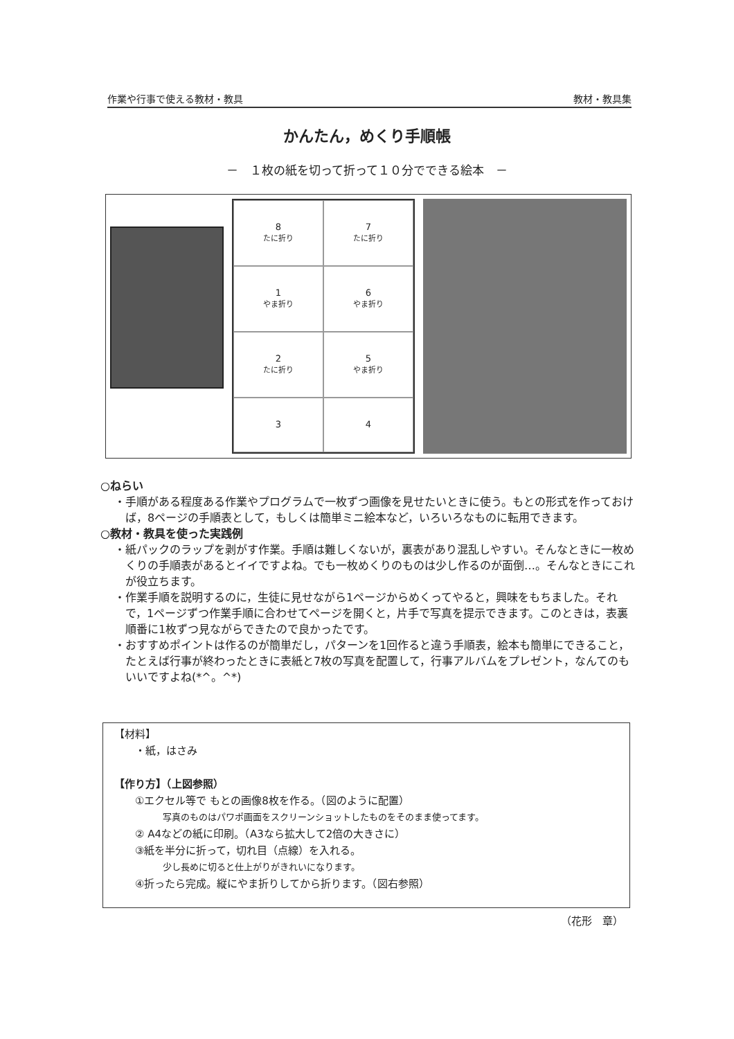作業や行事で使える教材・教具 教材・教具集
かんたん，めくり手順帳
－　１枚の紙を切って折って１０分でできる絵本　－
8
たに折り
7
たに折り
1
やま折り
6
やま折り
2
たに折り
5
やま折り
3
4
○ねらい
・手順がある程度ある作業やプログラムで一枚ずつ画像を見せたいときに使う。もとの形式を作っておけば，8ページの手順表として，もしくは簡単ミニ絵本など，いろいろなものに転用できます。
○教材・教具を使った実践例
・紙パックのラップを剥がす作業。手順は難しくないが，裏表があり混乱しやすい。そんなときに一枚めくりの手順表があるとイイですよね。でも一枚めくりのものは少し作るのが面倒…。そんなときにこれが役立ちます。
・作業手順を説明するのに，生徒に見せながら1ページからめくってやると，興味をもちました。それで，1ページずつ作業手順に合わせてページを開くと，片手で写真を提示できます。このときは，表裏順番に1枚ずつ見ながらできたので良かったです。
・おすすめポイントは作るのが簡単だし，パターンを1回作ると違う手順表，絵本も簡単にできること，たとえば行事が終わったときに表紙と7枚の写真を配置して，行事アルバムをプレゼント，なんてのもいいですよね(*^。^*)
【材料】
・紙，はさみ
【作り方】（上図参照）
①エクセル等で もとの画像8枚を作る。（図のように配置）
写真のものはパワポ画面をスクリーンショットしたものをそのまま使ってます。
② A4などの紙に印刷。（A3なら拡大して2倍の大きさに）
③紙を半分に折って，切れ目（点線）を入れる。
少し長めに切ると仕上がりがきれいになります。
④折ったら完成。縦にやま折りしてから折ります。（図右参照）
（花形　章）